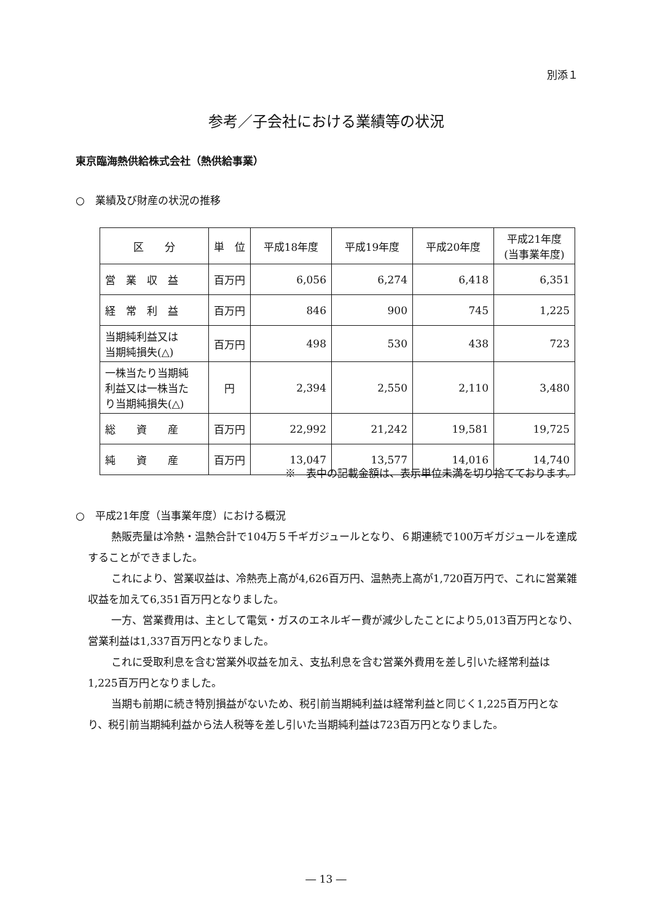別添１
参考／子会社における業績等の状況
東京臨海熱供給株式会社（熱供給事業）
○　業績及び財産の状況の推移
| 区 分 | 単 位 | 平成18年度 | 平成19年度 | 平成20年度 | 平成21年度 (当事業年度) |
| --- | --- | --- | --- | --- | --- |
| 営 業 収 益 | 百万円 | 6,056 | 6,274 | 6,418 | 6,351 |
| 経 常 利 益 | 百万円 | 846 | 900 | 745 | 1,225 |
| 当期純利益又は 当期純損失(△) | 百万円 | 498 | 530 | 438 | 723 |
| 一株当たり当期純 利益又は一株当た り当期純損失(△) | 円 | 2,394 | 2,550 | 2,110 | 3,480 |
| 総 資 産 | 百万円 | 22,992 | 21,242 | 19,581 | 19,725 |
| 純 資 産 | 百万円 | 13,047 | 13,577 | 14,016 | 14,740 |
※　表中の記載金額は、表示単位未満を切り捨てております。
○　平成21年度（当事業年度）における概況
熱販売量は冷熱・温熱合計で104万５千ギガジュールとなり、６期連続で100万ギガジュールを達成することができました。
これにより、営業収益は、冷熱売上高が4,626百万円、温熱売上高が1,720百万円で、これに営業雑収益を加えて6,351百万円となりました。
一方、営業費用は、主として電気・ガスのエネルギー費が減少したことにより5,013百万円となり、営業利益は1,337百万円となりました。
これに受取利息を含む営業外収益を加え、支払利息を含む営業外費用を差し引いた経常利益は1,225百万円となりました。
当期も前期に続き特別損益がないため、税引前当期純利益は経常利益と同じく1,225百万円となり、税引前当期純利益から法人税等を差し引いた当期純利益は723百万円となりました。
― 13 ―